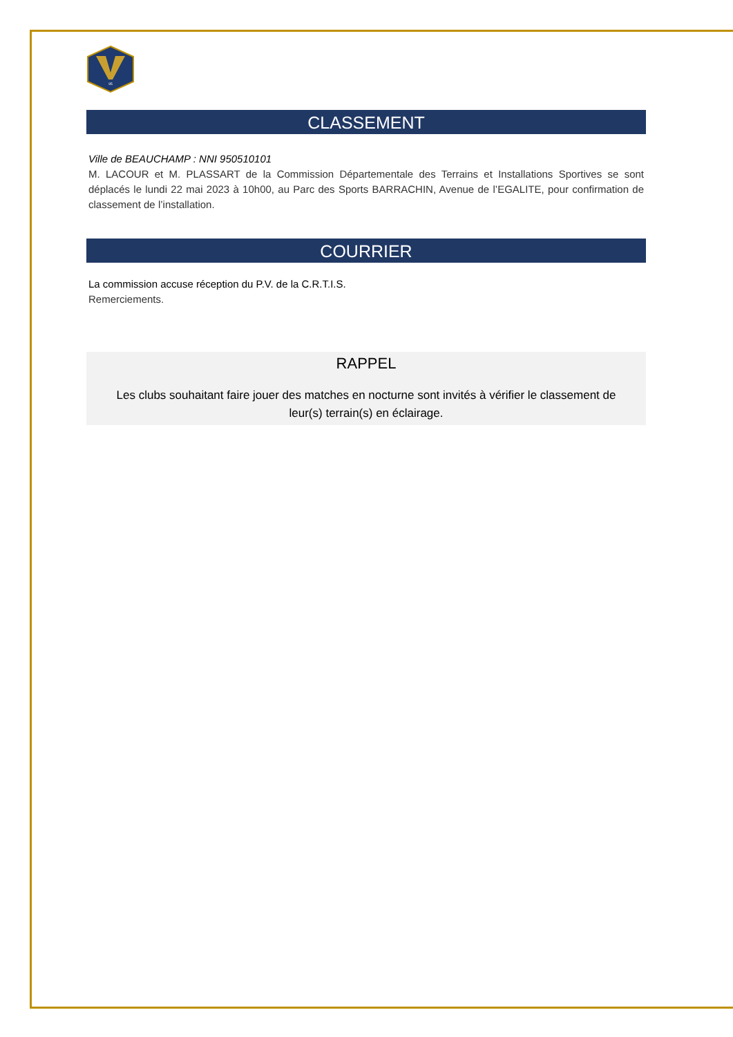95
CLASSEMENT
Ville de BEAUCHAMP : NNI 950510101
M. LACOUR et M. PLASSART de la Commission Départementale des Terrains et Installations Sportives se sont déplacés le lundi 22 mai 2023 à 10h00, au Parc des Sports BARRACHIN, Avenue de l’EGALITE, pour confirmation de classement de l’installation.
COURRIER
La commission accuse réception du P.V. de la C.R.T.I.S.
Remerciements.
RAPPEL
Les clubs souhaitant faire jouer des matches en nocturne sont invités à vérifier le classement de leur(s) terrain(s) en éclairage.